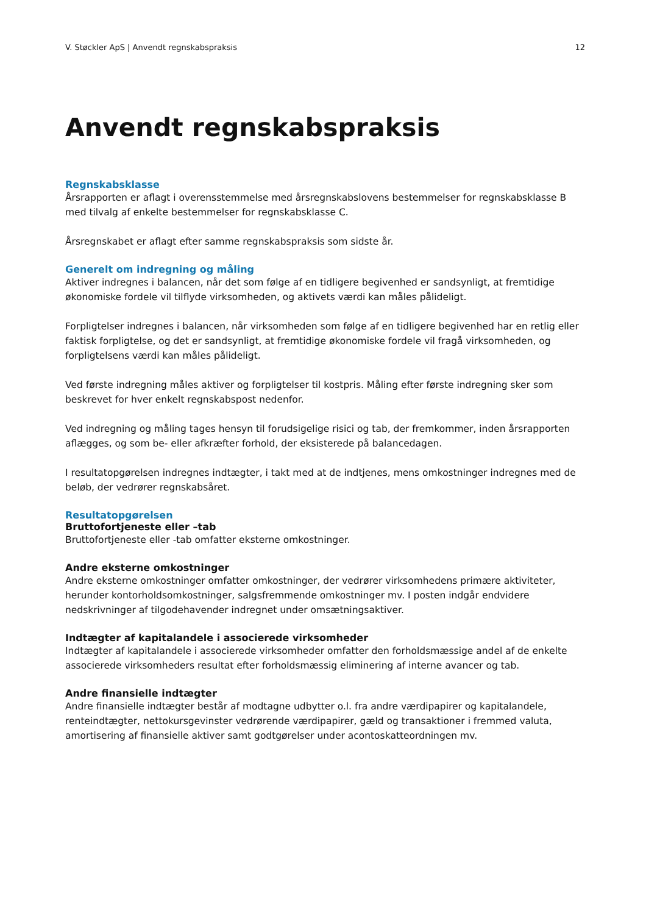V. Støckler ApS | Anvendt regnskabspraksis 12
Anvendt regnskabspraksis
Regnskabsklasse
Årsrapporten er aflagt i overensstemmelse med årsregnskabslovens bestemmelser for regnskabsklasse B med tilvalg af enkelte bestemmelser for regnskabsklasse C.
Årsregnskabet er aflagt efter samme regnskabspraksis som sidste år.
Generelt om indregning og måling
Aktiver indregnes i balancen, når det som følge af en tidligere begivenhed er sandsynligt, at fremtidige økonomiske fordele vil tilflyde virksomheden, og aktivets værdi kan måles pålideligt.
Forpligtelser indregnes i balancen, når virksomheden som følge af en tidligere begivenhed har en retlig eller faktisk forpligtelse, og det er sandsynligt, at fremtidige økonomiske fordele vil fragå virksomheden, og forpligtelsens værdi kan måles pålideligt.
Ved første indregning måles aktiver og forpligtelser til kostpris. Måling efter første indregning sker som beskrevet for hver enkelt regnskabspost nedenfor.
Ved indregning og måling tages hensyn til forudsigelige risici og tab, der fremkommer, inden årsrapporten aflægges, og som be- eller afkræfter forhold, der eksisterede på balancedagen.
I resultatopgørelsen indregnes indtægter, i takt med at de indtjenes, mens omkostninger indregnes med de beløb, der vedrører regnskabsåret.
Resultatopgørelsen
Bruttofortjeneste eller –tab
Bruttofortjeneste eller -tab omfatter eksterne omkostninger.
Andre eksterne omkostninger
Andre eksterne omkostninger omfatter omkostninger, der vedrører virksomhedens primære aktiviteter, herunder kontorholdsomkostninger, salgsfremmende omkostninger mv. I posten indgår endvidere nedskrivninger af tilgodehavender indregnet under omsætningsaktiver.
Indtægter af kapitalandele i associerede virksomheder
Indtægter af kapitalandele i associerede virksomheder omfatter den forholdsmæssige andel af de enkelte associerede virksomheders resultat efter forholdsmæssig eliminering af interne avancer og tab.
Andre finansielle indtægter
Andre finansielle indtægter består af modtagne udbytter o.l. fra andre værdipapirer og kapitalandele, renteindtægter, nettokursgevinster vedrørende værdipapirer, gæld og transaktioner i fremmed valuta, amortisering af finansielle aktiver samt godtgørelser under acontoskatteordningen mv.